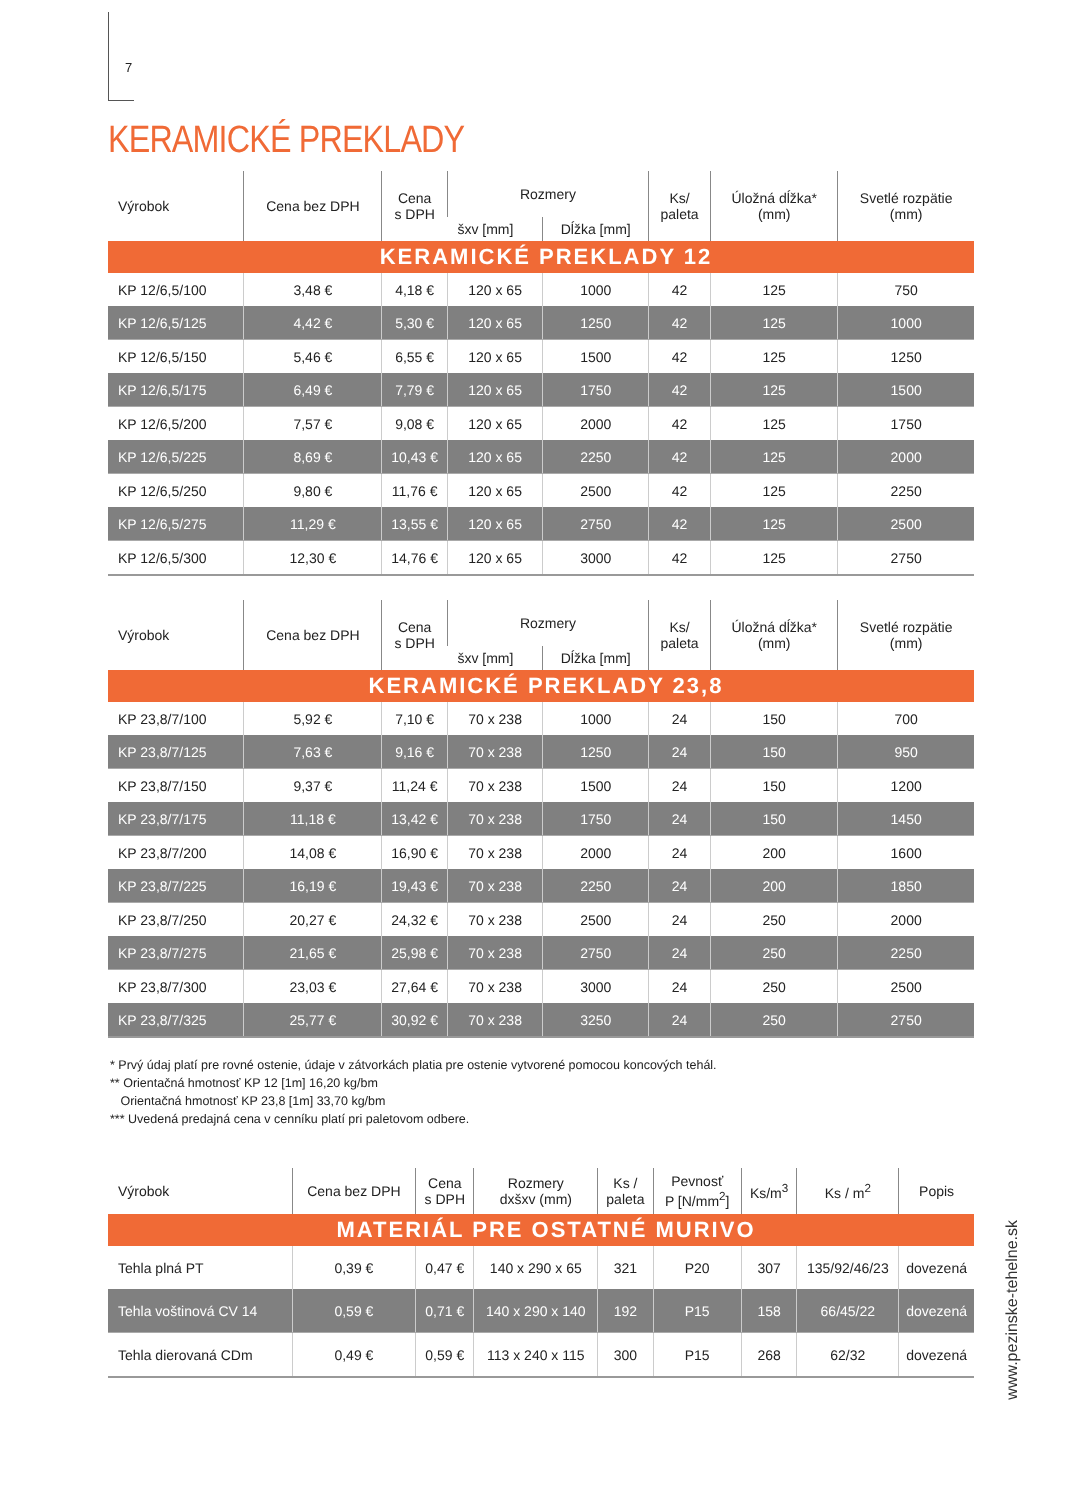7
KERAMICKÉ PREKLADY
| Výrobok | Cena bez DPH | Cena s DPH | Rozmery | | Ks/ paleta | Úložná dĺžka* (mm) | Svetlé rozpätie (mm) |
| --- | --- | --- | --- | --- | --- | --- | --- |
| | | | šxv [mm] | Dĺžka [mm] | | | |
| KERAMICKÉ PREKLADY 12 | | | | | | | |
| KP 12/6,5/100 | 3,48 € | 4,18 € | 120 x 65 | 1000 | 42 | 125 | 750 |
| KP 12/6,5/125 | 4,42 € | 5,30 € | 120 x 65 | 1250 | 42 | 125 | 1000 |
| KP 12/6,5/150 | 5,46 € | 6,55 € | 120 x 65 | 1500 | 42 | 125 | 1250 |
| KP 12/6,5/175 | 6,49 € | 7,79 € | 120 x 65 | 1750 | 42 | 125 | 1500 |
| KP 12/6,5/200 | 7,57 € | 9,08 € | 120 x 65 | 2000 | 42 | 125 | 1750 |
| KP 12/6,5/225 | 8,69 € | 10,43 € | 120 x 65 | 2250 | 42 | 125 | 2000 |
| KP 12/6,5/250 | 9,80 € | 11,76 € | 120 x 65 | 2500 | 42 | 125 | 2250 |
| KP 12/6,5/275 | 11,29 € | 13,55 € | 120 x 65 | 2750 | 42 | 125 | 2500 |
| KP 12/6,5/300 | 12,30 € | 14,76 € | 120 x 65 | 3000 | 42 | 125 | 2750 |
| Výrobok | Cena bez DPH | Cena s DPH | Rozmery | | Ks/ paleta | Úložná dĺžka* (mm) | Svetlé rozpätie (mm) |
| --- | --- | --- | --- | --- | --- | --- | --- |
| | | | šxv [mm] | Dĺžka [mm] | | | |
| KERAMICKÉ PREKLADY 23,8 | | | | | | | |
| KP 23,8/7/100 | 5,92 € | 7,10 € | 70 x 238 | 1000 | 24 | 150 | 700 |
| KP 23,8/7/125 | 7,63 € | 9,16 € | 70 x 238 | 1250 | 24 | 150 | 950 |
| KP 23,8/7/150 | 9,37 € | 11,24 € | 70 x 238 | 1500 | 24 | 150 | 1200 |
| KP 23,8/7/175 | 11,18 € | 13,42 € | 70 x 238 | 1750 | 24 | 150 | 1450 |
| KP 23,8/7/200 | 14,08 € | 16,90 € | 70 x 238 | 2000 | 24 | 200 | 1600 |
| KP 23,8/7/225 | 16,19 € | 19,43 € | 70 x 238 | 2250 | 24 | 200 | 1850 |
| KP 23,8/7/250 | 20,27 € | 24,32 € | 70 x 238 | 2500 | 24 | 250 | 2000 |
| KP 23,8/7/275 | 21,65 € | 25,98 € | 70 x 238 | 2750 | 24 | 250 | 2250 |
| KP 23,8/7/300 | 23,03 € | 27,64 € | 70 x 238 | 3000 | 24 | 250 | 2500 |
| KP 23,8/7/325 | 25,77 € | 30,92 € | 70 x 238 | 3250 | 24 | 250 | 2750 |
* Prvý údaj platí pre rovné ostenie, údaje v zátvorkách platia pre ostenie vytvorené pomocou koncových tehál.
** Orientačná hmotnosť KP 12 [1m] 16,20 kg/bm
Orientačná hmotnosť KP 23,8 [1m] 33,70 kg/bm
*** Uvedená predajná cena v cenníku platí pri paletovom odbere.
| Výrobok | Cena bez DPH | Cena s DPH | Rozmery dxšxv (mm) | Ks / paleta | Pevnosť P [N/mm<sup>2</sup>] | Ks/m<sup>3</sup> | Ks / m<sup>2</sup> | Popis |
| --- | --- | --- | --- | --- | --- | --- | --- | --- |
| MATERIÁL PRE OSTATNÉ MURIVO | | | | | | | | |
| Tehla plná PT | 0,39 € | 0,47 € | 140 x 290 x 65 | 321 | P20 | 307 | 135/92/46/23 | dovezená |
| Tehla voštinová CV 14 | 0,59 € | 0,71 € | 140 x 290 x 140 | 192 | P15 | 158 | 66/45/22 | dovezená |
| Tehla dierovaná CDm | 0,49 € | 0,59 € | 113 x 240 x 115 | 300 | P15 | 268 | 62/32 | dovezená |
www.pezinske-tehelne.sk